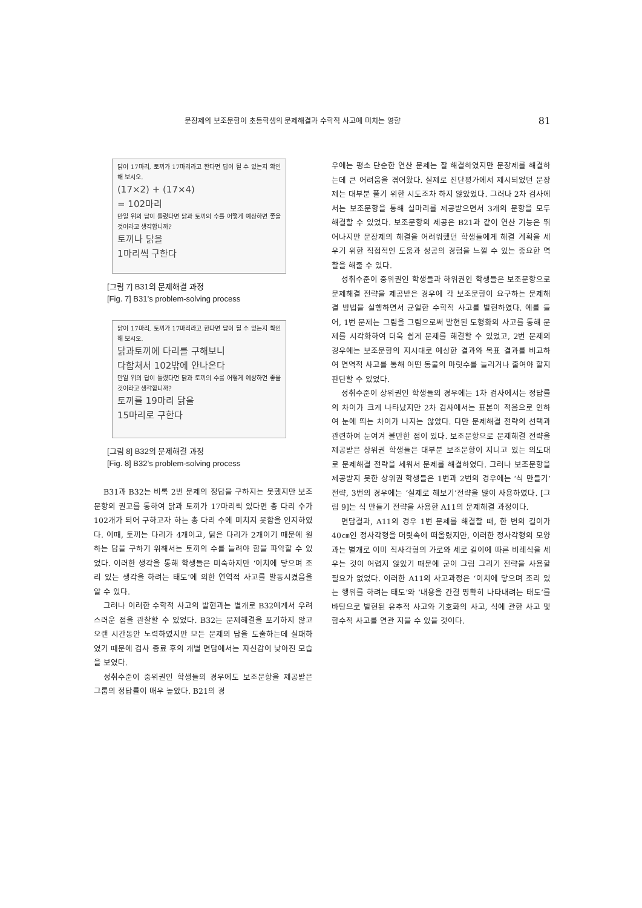문장제의 보조문항이 초등학생의 문제해결과 수학적 사고에 미치는 영향 81
닭이 17마리, 토끼가 17마리라고 한다면 답이 될 수 있는지 확인해 보시오.
(17×2) + (17×4)
= 102마리
만일 위의 답이 틀렸다면 닭과 토끼의 수를 어떻게 예상하면 좋을 것이라고 생각합니까?
토끼나 닭을
1마리씩 구한다
[그림 7] B31의 문제해결 과정
[Fig. 7] B31’s problem-solving process
닭이 17마리, 토끼가 17마리라고 한다면 답이 될 수 있는지 확인해 보시오.
닭과토끼에 다리를 구해보니
다합쳐서 102밖에 안나온다
만일 위의 답이 틀렸다면 닭과 토끼의 수를 어떻게 예상하면 좋을 것이라고 생각합니까?
토끼를 19마리 닭을
15마리로 구한다
[그림 8] B32의 문제해결 과정
[Fig. 8] B32’s problem-solving process
B31과 B32는 비록 2번 문제의 정답을 구하지는 못했지만 보조문항의 권고를 통하여 닭과 토끼가 17마리씩 있다면 총 다리 수가 102개가 되어 구하고자 하는 총 다리 수에 미치지 못함을 인지하였다. 이때, 토끼는 다리가 4개이고, 닭은 다리가 2개이기 때문에 원하는 답을 구하기 위해서는 토끼의 수를 늘려야 함을 파악할 수 있었다. 이러한 생각을 통해 학생들은 미숙하지만 ‘이치에 닿으며 조리 있는 생각을 하려는 태도’에 의한 연역적 사고를 발동시켰음을 알 수 있다.
그러나 이러한 수학적 사고의 발현과는 별개로 B32에게서 우려스러운 점을 관찰할 수 있었다. B32는 문제해결을 포기하지 않고 오랜 시간동안 노력하였지만 모든 문제의 답을 도출하는데 실패하였기 때문에 검사 종료 후의 개별 면담에서는 자신감이 낮아진 모습을 보였다.
성취수준이 중위권인 학생들의 경우에도 보조문항을 제공받은 그룹의 정답률이 매우 높았다. B21의 경
우에는 평소 단순한 연산 문제는 잘 해결하였지만 문장제를 해결하는데 큰 어려움을 겪어왔다. 실제로 진단평가에서 제시되었던 문장제는 대부분 풀기 위한 시도조차 하지 않았었다. 그러나 2차 검사에서는 보조문항을 통해 실마리를 제공받으면서 3개의 문항을 모두 해결할 수 있었다. 보조문항의 제공은 B21과 같이 연산 기능은 뛰어나지만 문장제의 해결을 어려워했던 학생들에게 해결 계획을 세우기 위한 직접적인 도움과 성공의 경험을 느낄 수 있는 중요한 역할을 해줄 수 있다.
성취수준이 중위권인 학생들과 하위권인 학생들은 보조문항으로 문제해결 전략을 제공받은 경우에 각 보조문항이 요구하는 문제해결 방법을 실행하면서 균일한 수학적 사고를 발현하였다. 예를 들어, 1번 문제는 그림을 그림으로써 발현된 도형화의 사고를 통해 문제를 시각화하여 더욱 쉽게 문제를 해결할 수 있었고, 2번 문제의 경우에는 보조문항의 지시대로 예상한 결과와 목표 결과를 비교하여 연역적 사고를 통해 어떤 동물의 마릿수를 늘리거나 줄여야 할지 판단할 수 있었다.
성취수준이 상위권인 학생들의 경우에는 1차 검사에서는 정답률의 차이가 크게 나타났지만 2차 검사에서는 표본이 적음으로 인하여 눈에 띄는 차이가 나지는 않았다. 다만 문제해결 전략의 선택과 관련하여 눈여겨 볼만한 점이 있다. 보조문항으로 문제해결 전략을 제공받은 상위권 학생들은 대부분 보조문항이 지니고 있는 의도대로 문제해결 전략을 세워서 문제를 해결하였다. 그러나 보조문항을 제공받지 못한 상위권 학생들은 1번과 2번의 경우에는 ‘식 만들기’전략, 3번의 경우에는 ‘실제로 해보기’전략을 많이 사용하였다. [그림 9]는 식 만들기 전략을 사용한 A11의 문제해결 과정이다.
면담결과, A11의 경우 1번 문제를 해결할 때, 한 변의 길이가 40㎝인 정사각형을 머릿속에 떠올렸지만, 이러한 정사각형의 모양과는 별개로 이미 직사각형의 가로와 세로 길이에 따른 비례식을 세우는 것이 어렵지 않았기 때문에 굳이 그림 그리기 전략을 사용할 필요가 없었다. 이러한 A11의 사고과정은 ‘이치에 닿으며 조리 있는 행위를 하려는 태도’와 ‘내용을 간결 명확히 나타내려는 태도’를 바탕으로 발현된 유추적 사고와 기호화의 사고, 식에 관한 사고 및 함수적 사고를 연관 지을 수 있을 것이다.